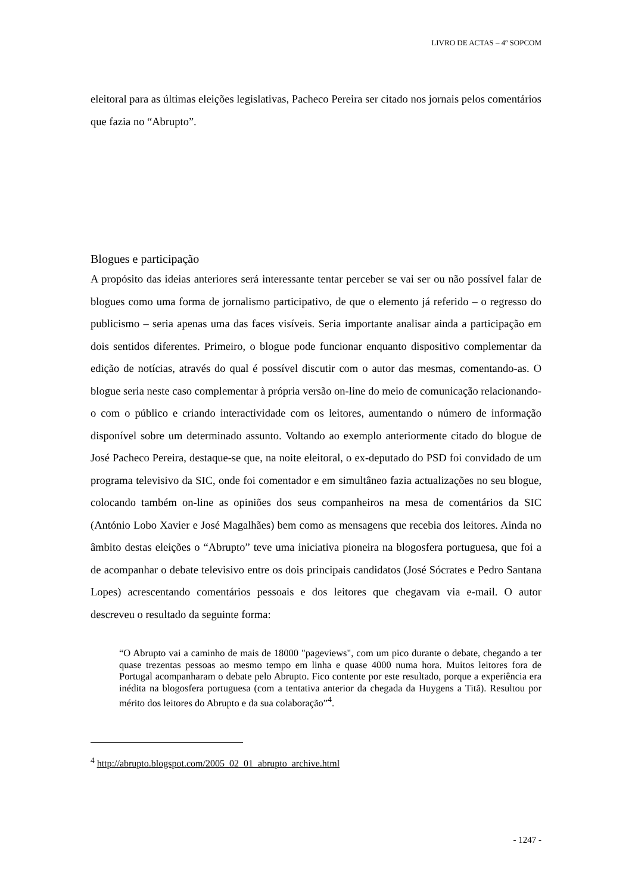LIVRO DE ACTAS – 4º SOPCOM
eleitoral para as últimas eleições legislativas, Pacheco Pereira ser citado nos jornais pelos comentários que fazia no “Abrupto”.
Blogues e participação
A propósito das ideias anteriores será interessante tentar perceber se vai ser ou não possível falar de blogues como uma forma de jornalismo participativo, de que o elemento já referido – o regresso do publicismo – seria apenas uma das faces visíveis. Seria importante analisar ainda a participação em dois sentidos diferentes. Primeiro, o blogue pode funcionar enquanto dispositivo complementar da edição de notícias, através do qual é possível discutir com o autor das mesmas, comentando-as. O blogue seria neste caso complementar à própria versão on-line do meio de comunicação relacionando-o com o público e criando interactividade com os leitores, aumentando o número de informação disponível sobre um determinado assunto. Voltando ao exemplo anteriormente citado do blogue de José Pacheco Pereira, destaque-se que, na noite eleitoral, o ex-deputado do PSD foi convidado de um programa televisivo da SIC, onde foi comentador e em simultâneo fazia actualizações no seu blogue, colocando também on-line as opiniões dos seus companheiros na mesa de comentários da SIC (António Lobo Xavier e José Magalhães) bem como as mensagens que recebia dos leitores. Ainda no âmbito destas eleições o “Abrupto” teve uma iniciativa pioneira na blogosfera portuguesa, que foi a de acompanhar o debate televisivo entre os dois principais candidatos (José Sócrates e Pedro Santana Lopes) acrescentando comentários pessoais e dos leitores que chegavam via e-mail. O autor descreveu o resultado da seguinte forma:
“O Abrupto vai a caminho de mais de 18000 "pageviews", com um pico durante o debate, chegando a ter quase trezentas pessoas ao mesmo tempo em linha e quase 4000 numa hora. Muitos leitores fora de Portugal acompanharam o debate pelo Abrupto. Fico contente por este resultado, porque a experiência era inédita na blogosfera portuguesa (com a tentativa anterior da chegada da Huygens a Titã). Resultou por mérito dos leitores do Abrupto e da sua colaboração”<sup>4</sup>.
<sup>4</sup> http://abrupto.blogspot.com/2005_02_01_abrupto_archive.html
- 1247 -